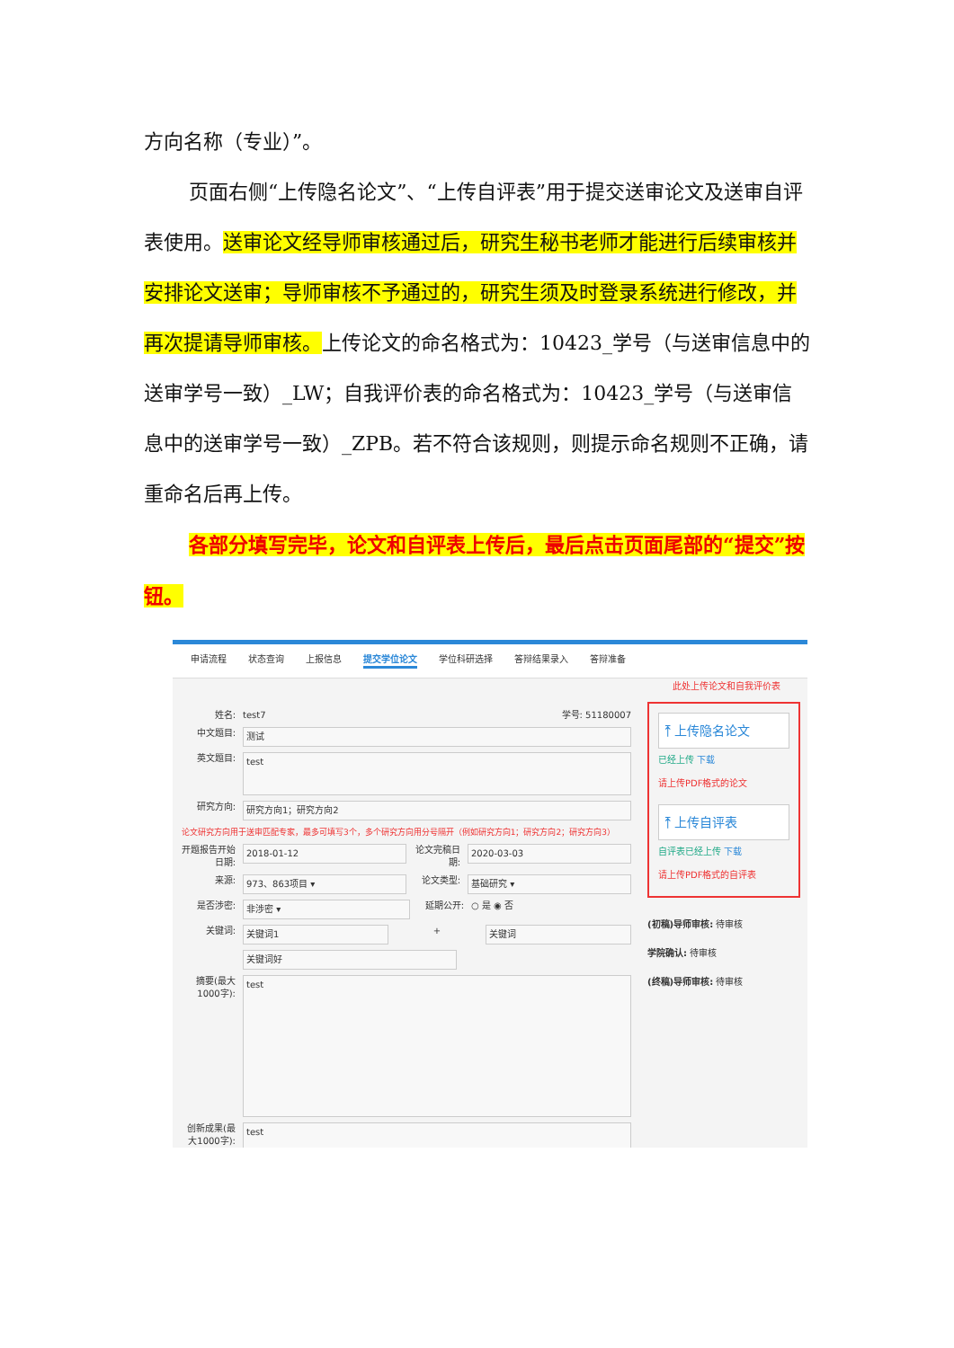方向名称（专业）”。
页面右侧“上传隐名论文”、“上传自评表”用于提交送审论文及送审自评表使用。送审论文经导师审核通过后，研究生秘书老师才能进行后续审核并安排论文送审；导师审核不予通过的，研究生须及时登录系统进行修改，并再次提请导师审核。上传论文的命名格式为：10423_学号（与送审信息中的送审学号一致）_LW；自我评价表的命名格式为：10423_学号（与送审信息中的送审学号一致）_ZPB。若不符合该规则，则提示命名规则不正确，请重命名后再上传。
各部分填写完毕，论文和自评表上传后，最后点击页面尾部的“提交”按钮。
申请流程 状态查询 上报信息 提交学位论文 学位科研选择 答辩结果录入 答辩准备
此处上传论文和自我评价表
姓名: test7 学号: 51180007
中文题目: 测试
英文题目: test
研究方向: 研究方向1；研究方向2
论文研究方向用于送审匹配专家，最多可填写3个，多个研究方向用分号隔开（例如研究方向1；研究方向2；研究方向3）
开题报告开始日期: 2018-01-12 论文完稿日期: 2020-03-03
来源: 973、863项目 ▾ 论文类型: 基础研究 ▾
是否涉密: 非涉密 ▾ 延期公开: ○ 是 ◉ 否
关键词: 关键词1 + 关键词
关键词好
摘要(最大1000字): test
创新成果(最大1000字): test
⤒ 上传隐名论文
已经上传 下载
请上传PDF格式的论文
⤒ 上传自评表
自评表已经上传 下载
请上传PDF格式的自评表
(初稿)导师审核: 待审核
学院确认: 待审核
(终稿)导师审核: 待审核